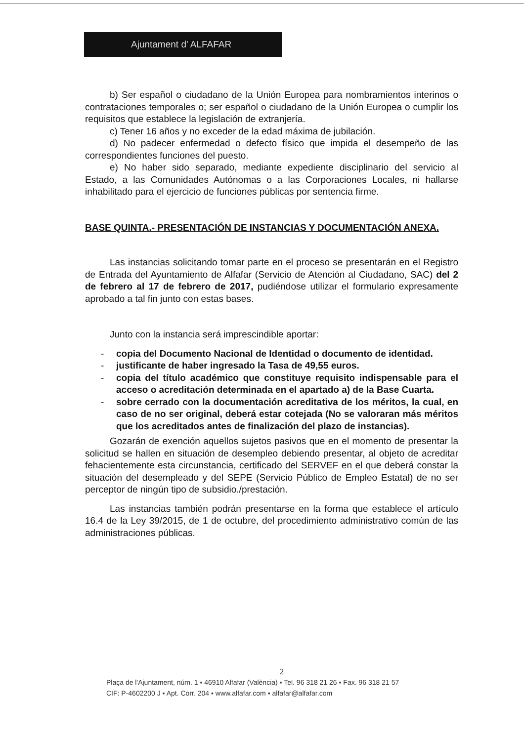Ajuntament d' ALFAFAR
b) Ser español o ciudadano de la Unión Europea para nombramientos interinos o contrataciones temporales o; ser español o ciudadano de la Unión Europea o cumplir los requisitos que establece la legislación de extranjería.
c) Tener 16 años y no exceder de la edad máxima de jubilación.
d) No padecer enfermedad o defecto físico que impida el desempeño de las correspondientes funciones del puesto.
e) No haber sido separado, mediante expediente disciplinario del servicio al Estado, a las Comunidades Autónomas o a las Corporaciones Locales, ni hallarse inhabilitado para el ejercicio de funciones públicas por sentencia firme.
BASE QUINTA.- PRESENTACIÓN DE INSTANCIAS Y DOCUMENTACIÓN ANEXA.
Las instancias solicitando tomar parte en el proceso se presentarán en el Registro de Entrada del Ayuntamiento de Alfafar (Servicio de Atención al Ciudadano, SAC) del 2 de febrero al 17 de febrero de 2017, pudiéndose utilizar el formulario expresamente aprobado a tal fin junto con estas bases.
Junto con la instancia será imprescindible aportar:
- copia del Documento Nacional de Identidad o documento de identidad.
- justificante de haber ingresado la Tasa de 49,55 euros.
- copia del título académico que constituye requisito indispensable para el acceso o acreditación determinada en el apartado a) de la Base Cuarta.
- sobre cerrado con la documentación acreditativa de los méritos, la cual, en caso de no ser original, deberá estar cotejada (No se valoraran más méritos que los acreditados antes de finalización del plazo de instancias).
Gozarán de exención aquellos sujetos pasivos que en el momento de presentar la solicitud se hallen en situación de desempleo debiendo presentar, al objeto de acreditar fehacientemente esta circunstancia, certificado del SERVEF en el que deberá constar la situación del desempleado y del SEPE (Servicio Público de Empleo Estatal) de no ser perceptor de ningún tipo de subsidio./prestación.
Las instancias también podrán presentarse en la forma que establece el artículo 16.4 de la Ley 39/2015, de 1 de octubre, del procedimiento administrativo común de las administraciones públicas.
2
Plaça de l'Ajuntament, núm. 1 ▪ 46910 Alfafar (València) ▪ Tel. 96 318 21 26 ▪ Fax. 96 318 21 57
CIF: P-4602200 J ▪ Apt. Corr. 204 ▪ www.alfafar.com ▪ alfafar@alfafar.com